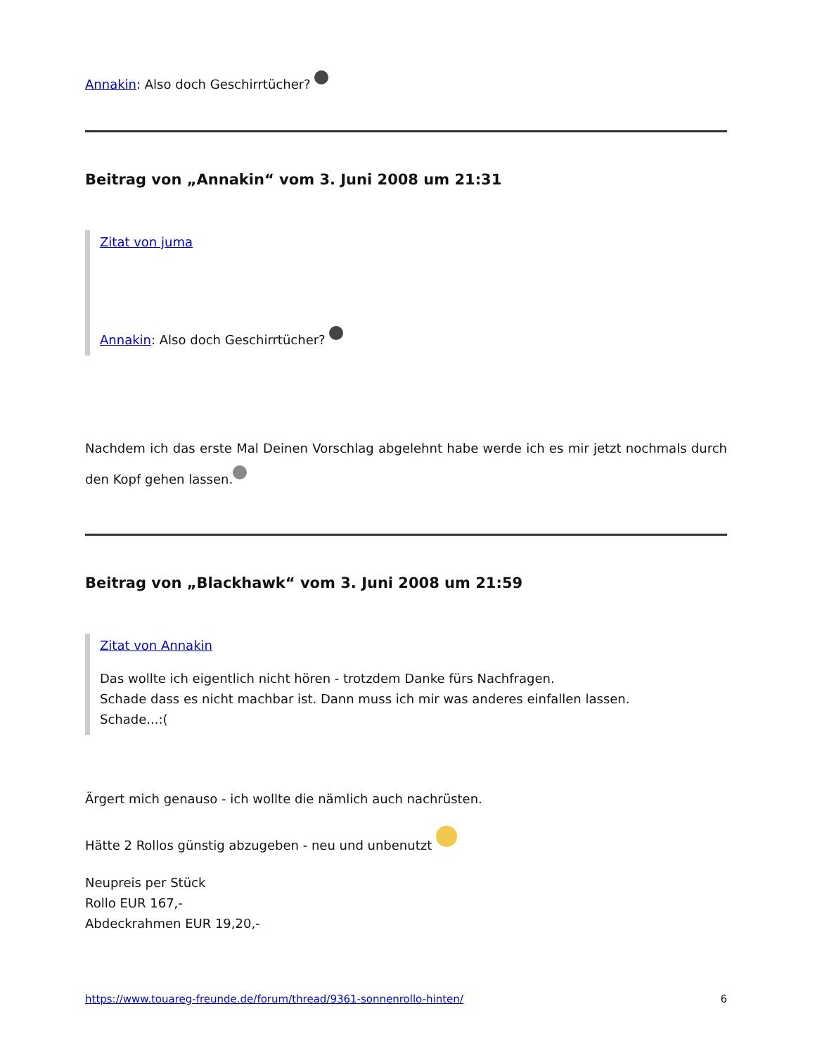Annakin: Also doch Geschirrtücher?
Beitrag von „Annakin“ vom 3. Juni 2008 um 21:31
Zitat von juma
Annakin: Also doch Geschirrtücher?
Nachdem ich das erste Mal Deinen Vorschlag abgelehnt habe werde ich es mir jetzt nochmals durch den Kopf gehen lassen.
Beitrag von „Blackhawk“ vom 3. Juni 2008 um 21:59
Zitat von Annakin
Das wollte ich eigentlich nicht hören - trotzdem Danke fürs Nachfragen.
Schade dass es nicht machbar ist. Dann muss ich mir was anderes einfallen lassen.
Schade...:(
Ärgert mich genauso - ich wollte die nämlich auch nachrüsten.
Hätte 2 Rollos günstig abzugeben - neu und unbenutzt
Neupreis per Stück
Rollo EUR 167,-
Abdeckrahmen EUR 19,20,-
https://www.touareg-freunde.de/forum/thread/9361-sonnenrollo-hinten/ 6